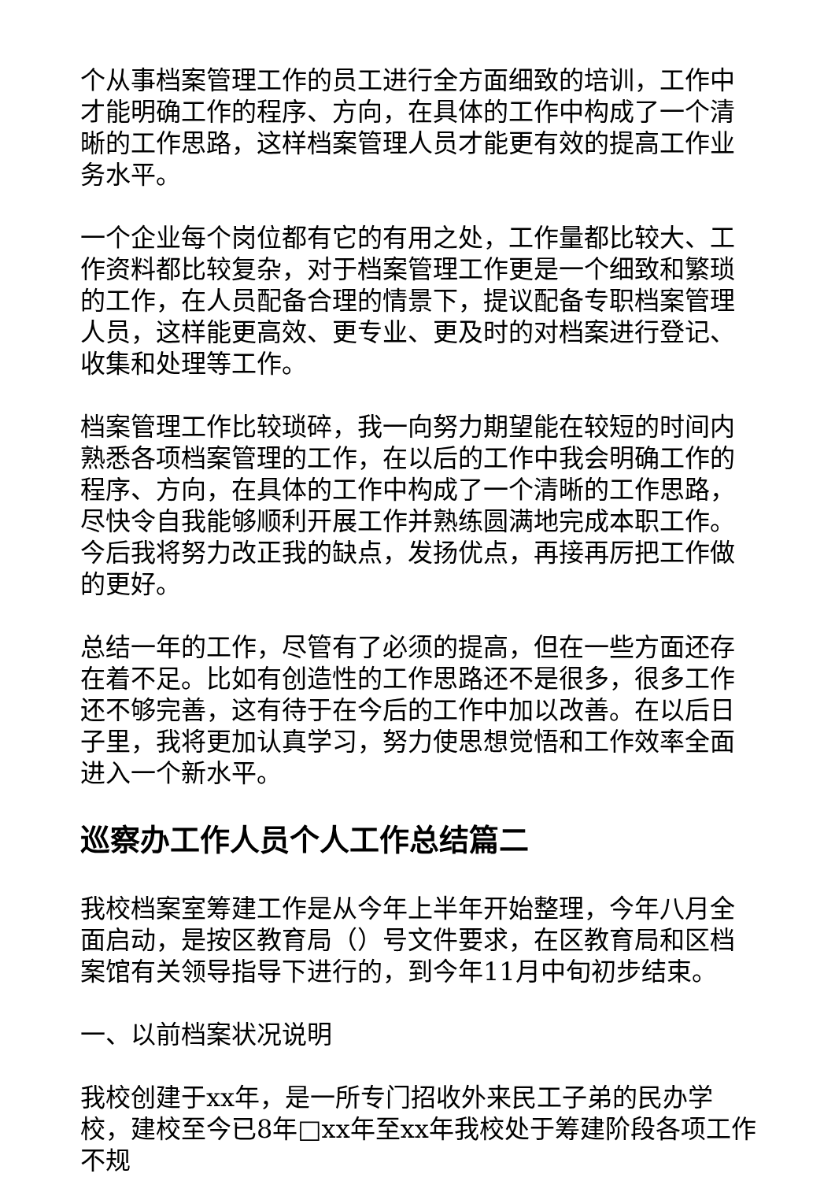个从事档案管理工作的员工进行全方面细致的培训，工作中才能明确工作的程序、方向，在具体的工作中构成了一个清晰的工作思路，这样档案管理人员才能更有效的提高工作业务水平。
一个企业每个岗位都有它的有用之处，工作量都比较大、工作资料都比较复杂，对于档案管理工作更是一个细致和繁琐的工作，在人员配备合理的情景下，提议配备专职档案管理人员，这样能更高效、更专业、更及时的对档案进行登记、收集和处理等工作。
档案管理工作比较琐碎，我一向努力期望能在较短的时间内熟悉各项档案管理的工作，在以后的工作中我会明确工作的程序、方向，在具体的工作中构成了一个清晰的工作思路，尽快令自我能够顺利开展工作并熟练圆满地完成本职工作。今后我将努力改正我的缺点，发扬优点，再接再厉把工作做的更好。
总结一年的工作，尽管有了必须的提高，但在一些方面还存在着不足。比如有创造性的工作思路还不是很多，很多工作还不够完善，这有待于在今后的工作中加以改善。在以后日子里，我将更加认真学习，努力使思想觉悟和工作效率全面进入一个新水平。
巡察办工作人员个人工作总结篇二
我校档案室筹建工作是从今年上半年开始整理，今年八月全面启动，是按区教育局（）号文件要求，在区教育局和区档案馆有关领导指导下进行的，到今年11月中旬初步结束。
一、以前档案状况说明
我校创建于xx年，是一所专门招收外来民工子弟的民办学校，建校至今已8年□xx年至xx年我校处于筹建阶段各项工作不规